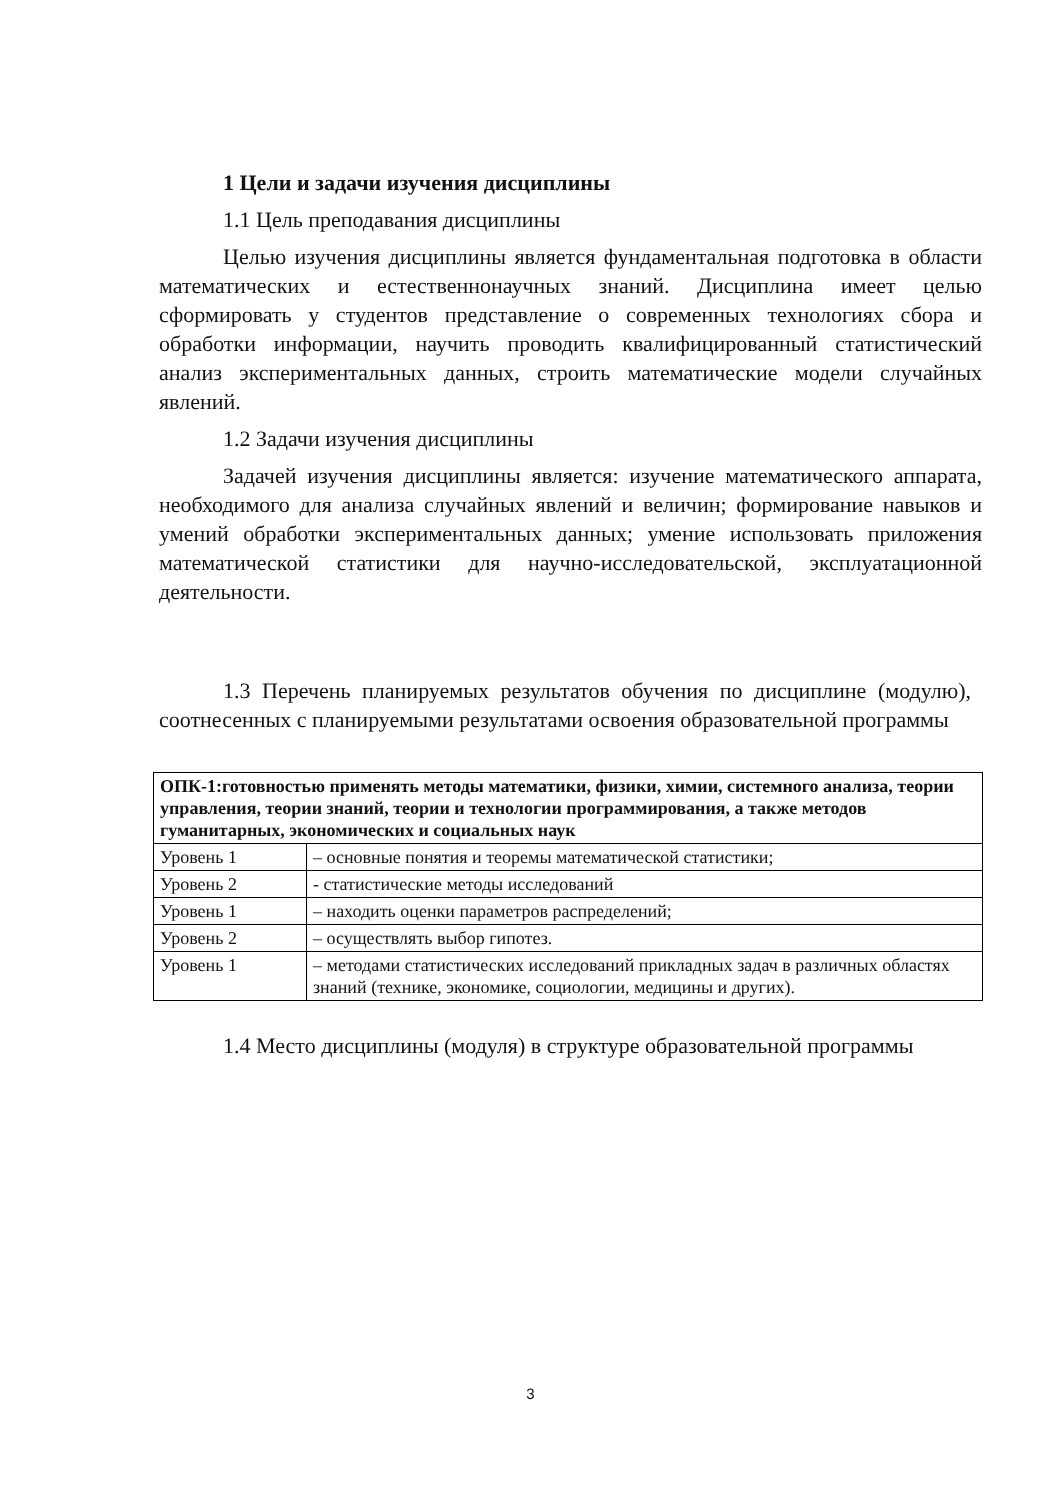1 Цели и задачи изучения дисциплины
1.1 Цель преподавания дисциплины
Целью изучения дисциплины является фундаментальная подготовка в области математических и естественнонаучных знаний. Дисциплина имеет целью сформировать у студентов представление о современных технологиях сбора и обработки информации, научить проводить квалифицированный статистический анализ экспериментальных данных, строить математические модели случайных явлений.
1.2 Задачи изучения дисциплины
Задачей изучения дисциплины является: изучение математического аппарата, необходимого для анализа случайных явлений и величин; формирование навыков и умений обработки экспериментальных данных; умение использовать приложения математической статистики для научно-исследовательской, эксплуатационной деятельности.
1.3 Перечень планируемых результатов обучения по дисциплине (модулю), соотнесенных с планируемыми результатами освоения образовательной программы
| ОПК-1:готовностью применять методы математики, физики, химии, системного анализа, теории управления, теории знаний, теории и технологии программирования, а также методов гуманитарных, экономических и социальных наук | |
| --- | --- |
| Уровень 1 | – основные понятия и теоремы математической статистики; |
| Уровень 2 | - статистические методы исследований |
| Уровень 1 | – находить оценки параметров распределений; |
| Уровень 2 | – осуществлять выбор гипотез. |
| Уровень 1 | – методами статистических исследований прикладных задач в различных областях знаний (технике, экономике, социологии, медицины и других). |
1.4 Место дисциплины (модуля) в структуре образовательной программы
3